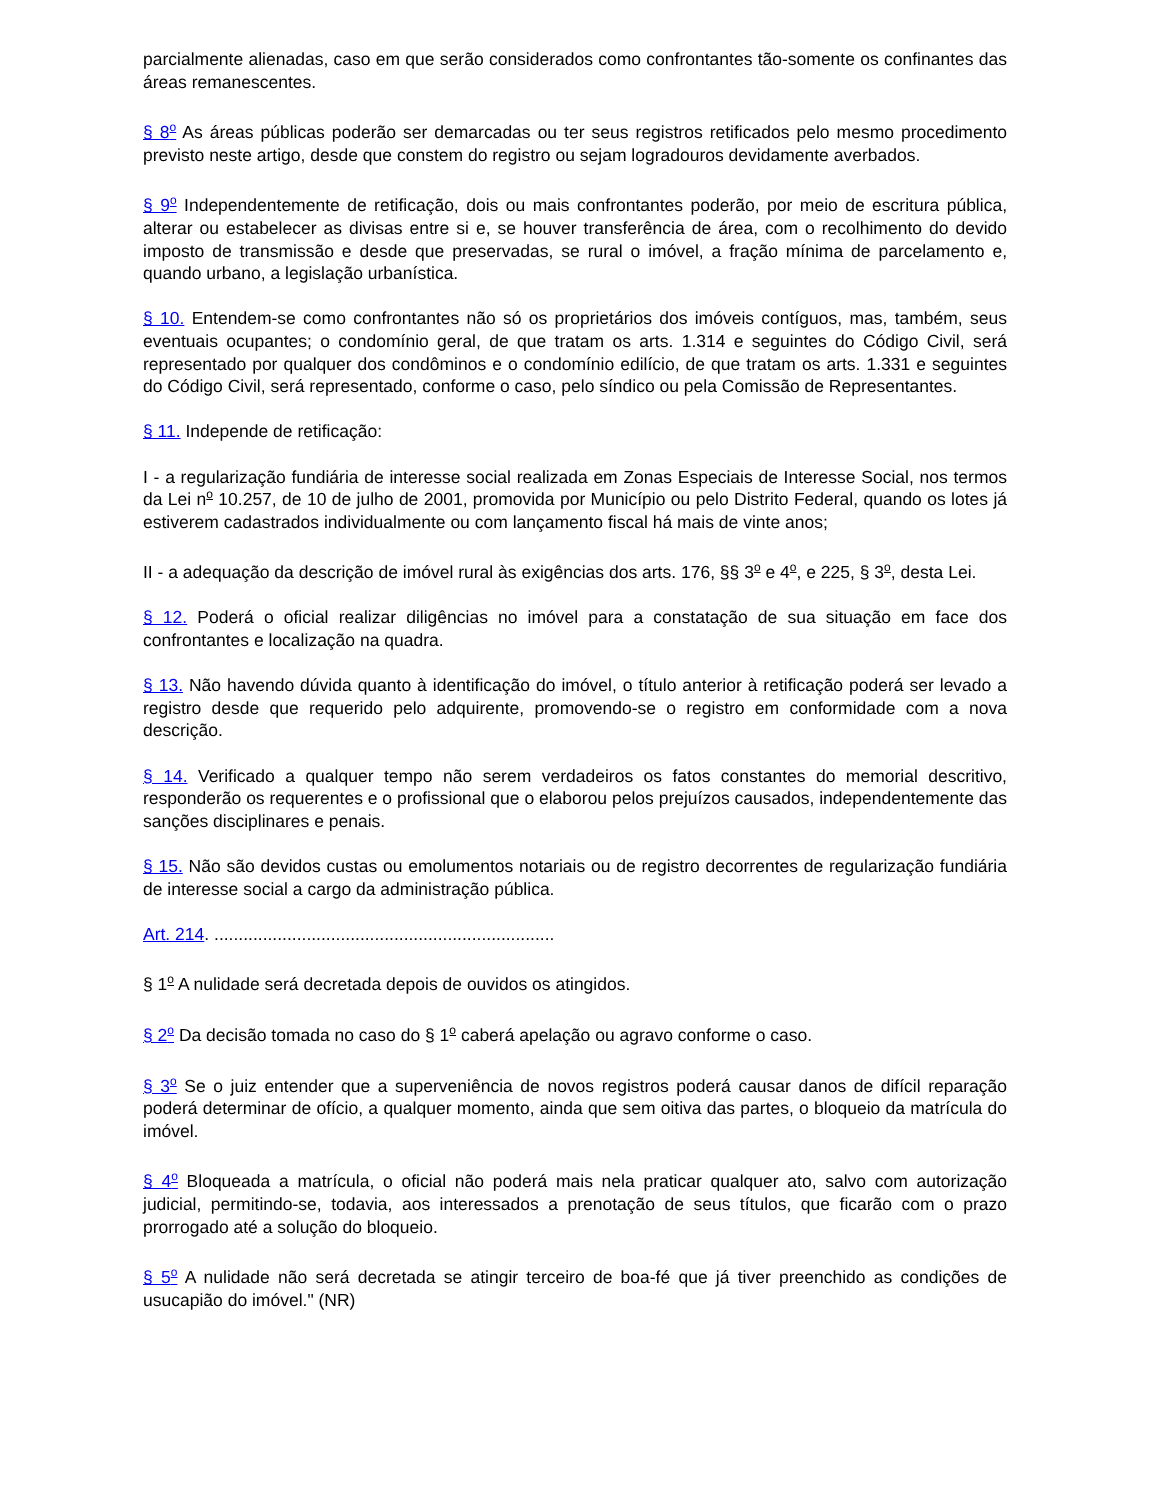parcialmente alienadas, caso em que serão considerados como confrontantes tão-somente os confinantes das áreas remanescentes.
§ 8<sup>o</sup> As áreas públicas poderão ser demarcadas ou ter seus registros retificados pelo mesmo procedimento previsto neste artigo, desde que constem do registro ou sejam logradouros devidamente averbados.
§ 9<sup>o</sup> Independentemente de retificação, dois ou mais confrontantes poderão, por meio de escritura pública, alterar ou estabelecer as divisas entre si e, se houver transferência de área, com o recolhimento do devido imposto de transmissão e desde que preservadas, se rural o imóvel, a fração mínima de parcelamento e, quando urbano, a legislação urbanística.
§ 10. Entendem-se como confrontantes não só os proprietários dos imóveis contíguos, mas, também, seus eventuais ocupantes; o condomínio geral, de que tratam os arts. 1.314 e seguintes do Código Civil, será representado por qualquer dos condôminos e o condomínio edilício, de que tratam os arts. 1.331 e seguintes do Código Civil, será representado, conforme o caso, pelo síndico ou pela Comissão de Representantes.
§ 11. Independe de retificação:
I - a regularização fundiária de interesse social realizada em Zonas Especiais de Interesse Social, nos termos da Lei n<sup>o</sup> 10.257, de 10 de julho de 2001, promovida por Município ou pelo Distrito Federal, quando os lotes já estiverem cadastrados individualmente ou com lançamento fiscal há mais de vinte anos;
II - a adequação da descrição de imóvel rural às exigências dos arts. 176, §§ 3<sup>o</sup> e 4<sup>o</sup>, e 225, § 3<sup>o</sup>, desta Lei.
§ 12. Poderá o oficial realizar diligências no imóvel para a constatação de sua situação em face dos confrontantes e localização na quadra.
§ 13. Não havendo dúvida quanto à identificação do imóvel, o título anterior à retificação poderá ser levado a registro desde que requerido pelo adquirente, promovendo-se o registro em conformidade com a nova descrição.
§ 14. Verificado a qualquer tempo não serem verdadeiros os fatos constantes do memorial descritivo, responderão os requerentes e o profissional que o elaborou pelos prejuízos causados, independentemente das sanções disciplinares e penais.
§ 15. Não são devidos custas ou emolumentos notariais ou de registro decorrentes de regularização fundiária de interesse social a cargo da administração pública.
Art. 214. ......................................................................
§ 1<sup>o</sup> A nulidade será decretada depois de ouvidos os atingidos.
§ 2<sup>o</sup> Da decisão tomada no caso do § 1<sup>o</sup> caberá apelação ou agravo conforme o caso.
§ 3<sup>o</sup> Se o juiz entender que a superveniência de novos registros poderá causar danos de difícil reparação poderá determinar de ofício, a qualquer momento, ainda que sem oitiva das partes, o bloqueio da matrícula do imóvel.
§ 4<sup>o</sup> Bloqueada a matrícula, o oficial não poderá mais nela praticar qualquer ato, salvo com autorização judicial, permitindo-se, todavia, aos interessados a prenotação de seus títulos, que ficarão com o prazo prorrogado até a solução do bloqueio.
§ 5<sup>o</sup> A nulidade não será decretada se atingir terceiro de boa-fé que já tiver preenchido as condições de usucapião do imóvel." (NR)